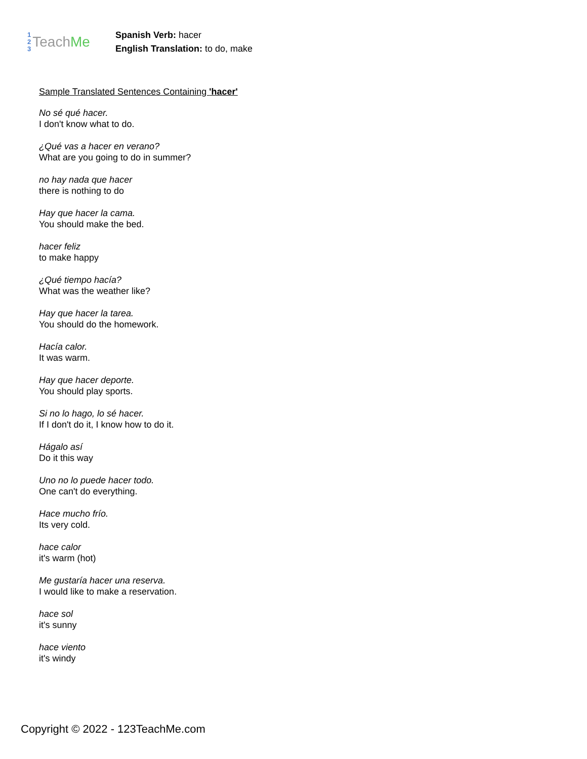1
2
3 Teach Me
Spanish Verb: hacer
English Translation: to do, make
Sample Translated Sentences Containing 'hacer'
No sé qué hacer.
I don't know what to do.
¿Qué vas a hacer en verano?
What are you going to do in summer?
no hay nada que hacer
there is nothing to do
Hay que hacer la cama.
You should make the bed.
hacer feliz
to make happy
¿Qué tiempo hacía?
What was the weather like?
Hay que hacer la tarea.
You should do the homework.
Hacía calor.
It was warm.
Hay que hacer deporte.
You should play sports.
Si no lo hago, lo sé hacer.
If I don't do it, I know how to do it.
Hágalo así
Do it this way
Uno no lo puede hacer todo.
One can't do everything.
Hace mucho frío.
Its very cold.
hace calor
it's warm (hot)
Me gustaría hacer una reserva.
I would like to make a reservation.
hace sol
it's sunny
hace viento
it's windy
Copyright © 2022 - 123TeachMe.com